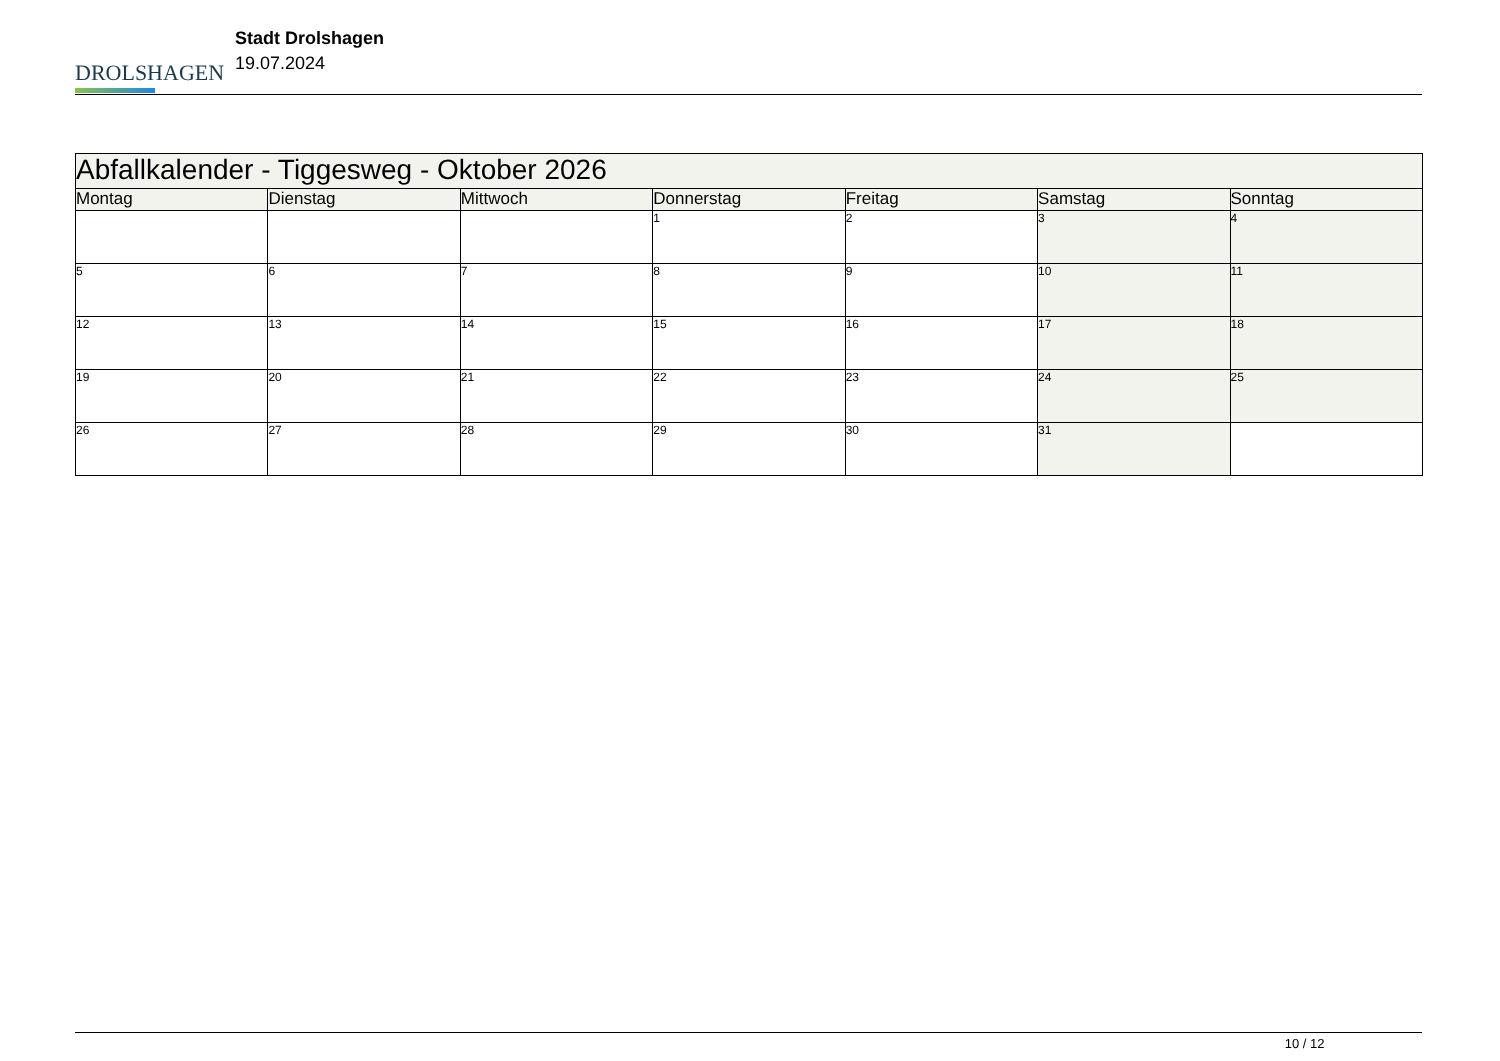DROLSHAGEN
Stadt Drolshagen
19.07.2024
| Abfallkalender - Tiggesweg - Oktober 2026 | | | | | | |
| --- | --- | --- | --- | --- | --- | --- |
| Montag | Dienstag | Mittwoch | Donnerstag | Freitag | Samstag | Sonntag |
| | | | 1 | 2 | 3 | 4 |
| 5 | 6 | 7 | 8 | 9 | 10 | 11 |
| 12 | 13 | 14 | 15 | 16 | 17 | 18 |
| 19 | 20 | 21 | 22 | 23 | 24 | 25 |
| 26 | 27 | 28 | 29 | 30 | 31 | |
10 / 12